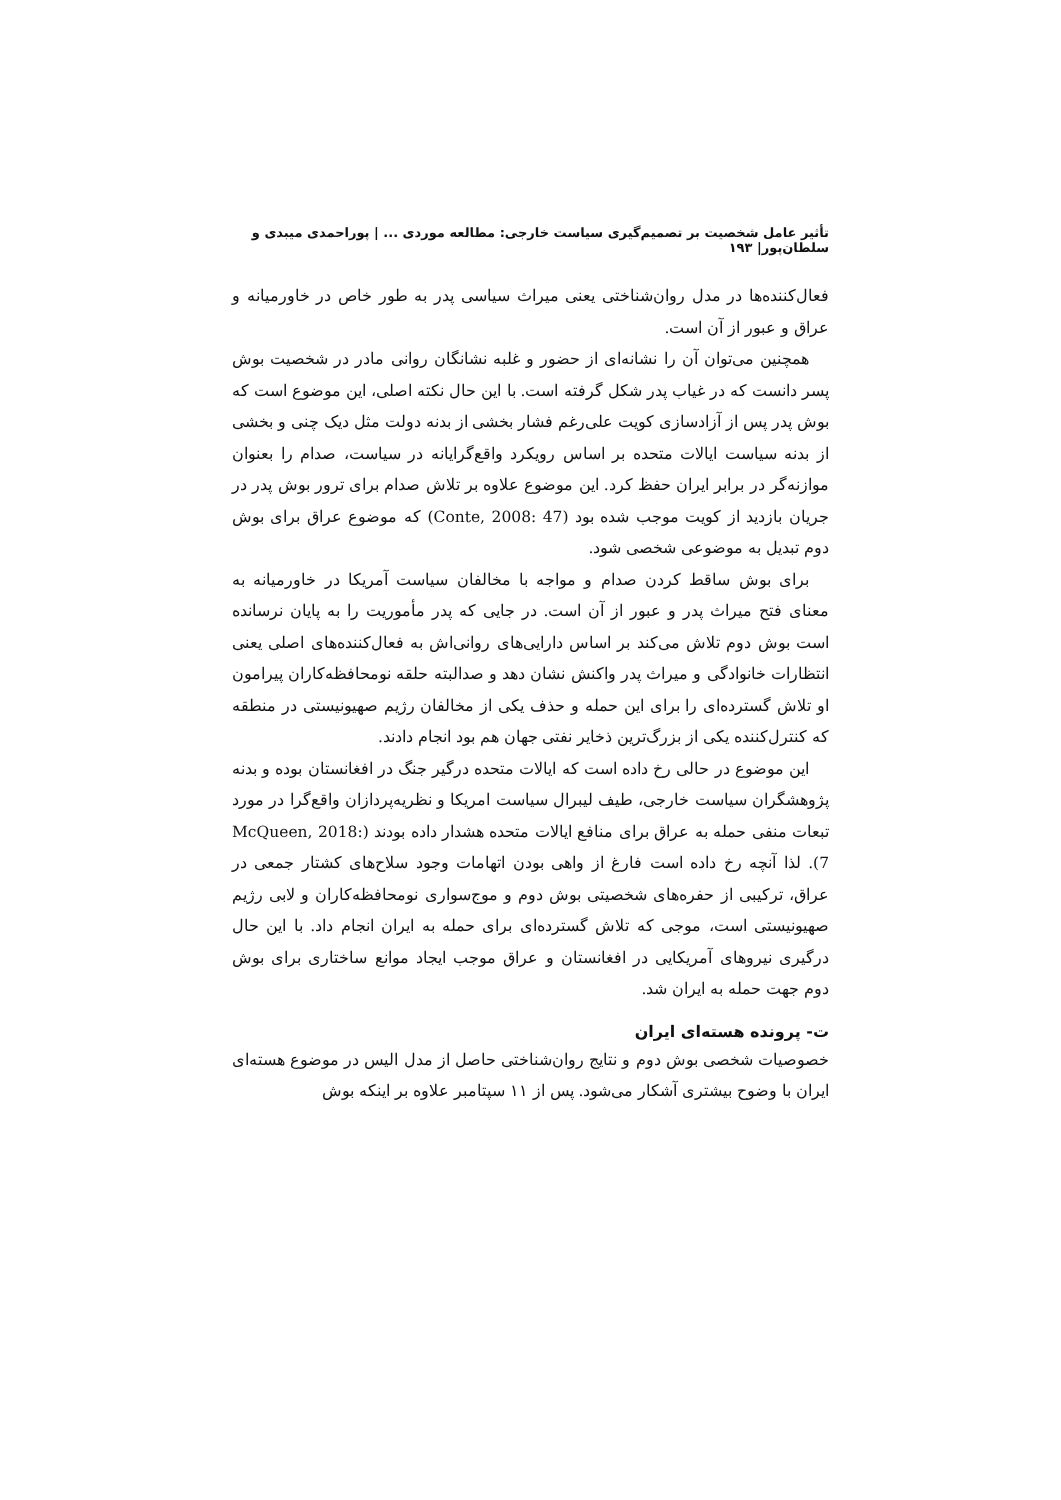تأثیر عامل شخصیت بر تصمیم‌گیری سیاست خارجی: مطالعه موردی ... | پوراحمدی میبدی و سلطان‌پور| ۱۹۳
فعال‌کننده‌ها در مدل روان‌شناختی یعنی میراث سیاسی پدر به طور خاص در خاورمیانه و عراق و عبور از آن است.
همچنین می‌توان آن را نشانه‌ای از حضور و غلبه نشانگان روانی مادر در شخصیت بوش پسر دانست که در غیاب پدر شکل گرفته است. با این حال نکته اصلی، این موضوع است که بوش پدر پس از آزادسازی کویت علی‌رغم فشار بخشی از بدنه دولت مثل دیک چنی و بخشی از بدنه سیاست ایالات متحده بر اساس رویکرد واقع‌گرایانه در سیاست، صدام را بعنوان موازنه‌گر در برابر ایران حفظ کرد. این موضوع علاوه بر تلاش صدام برای ترور بوش پدر در جریان بازدید از کویت موجب شده بود (Conte, 2008: 47) که موضوع عراق برای بوش دوم تبدیل به موضوعی شخصی شود.
برای بوش ساقط کردن صدام و مواجه با مخالفان سیاست آمریکا در خاورمیانه به معنای فتح میراث پدر و عبور از آن است. در جایی که پدر مأموریت را به پایان نرسانده است بوش دوم تلاش می‌کند بر اساس دارایی‌های روانی‌اش به فعال‌کننده‌های اصلی یعنی انتظارات خانوادگی و میراث پدر واکنش نشان دهد و صدالبته حلقه نومحافظه‌کاران پیرامون او تلاش گسترده‌ای را برای این حمله و حذف یکی از مخالفان رژیم صهیونیستی در منطقه که کنترل‌کننده یکی از بزرگ‌ترین ذخایر نفتی جهان هم بود انجام دادند.
این موضوع در حالی رخ داده است که ایالات متحده درگیر جنگ در افغانستان بوده و بدنه پژوهشگران سیاست خارجی، طیف لیبرال سیاست امریکا و نظریه‌پردازان واقع‌گرا در مورد تبعات منفی حمله به عراق برای منافع ایالات متحده هشدار داده بودند (McQueen, 2018: 7). لذا آنچه رخ داده است فارغ از واهی بودن اتهامات وجود سلاح‌های کشتار جمعی در عراق، ترکیبی از حفره‌های شخصیتی بوش دوم و موج‌سواری نومحافظه‌کاران و لابی رژیم صهیونیستی است، موجی که تلاش گسترده‌ای برای حمله به ایران انجام داد. با این حال درگیری نیروهای آمریکایی در افغانستان و عراق موجب ایجاد موانع ساختاری برای بوش دوم جهت حمله به ایران شد.
ت- پرونده هسته‌ای ایران
خصوصیات شخصی بوش دوم و نتایج روان‌شناختی حاصل از مدل الیس در موضوع هسته‌ای ایران با وضوح بیشتری آشکار می‌شود. پس از ۱۱ سپتامبر علاوه بر اینکه بوش